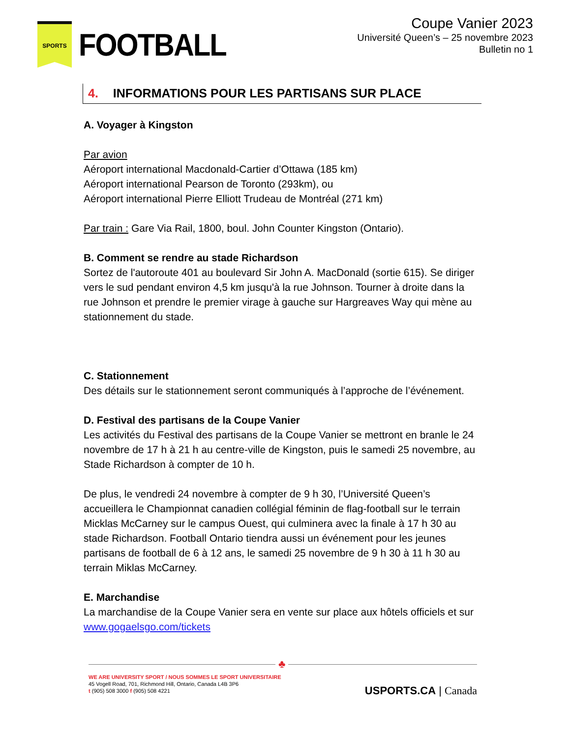SPORTS
FOOTBALL
Coupe Vanier 2023
Université Queen’s – 25 novembre 2023
Bulletin no 1
4. INFORMATIONS POUR LES PARTISANS SUR PLACE
A. Voyager à Kingston
Par avion
Aéroport international Macdonald-Cartier d’Ottawa (185 km)
Aéroport international Pearson de Toronto (293km), ou
Aéroport international Pierre Elliott Trudeau de Montréal (271 km)
Par train : Gare Via Rail, 1800, boul. John Counter Kingston (Ontario).
B. Comment se rendre au stade Richardson
Sortez de l'autoroute 401 au boulevard Sir John A. MacDonald (sortie 615). Se diriger vers le sud pendant environ 4,5 km jusqu'à la rue Johnson. Tourner à droite dans la rue Johnson et prendre le premier virage à gauche sur Hargreaves Way qui mène au stationnement du stade.
C. Stationnement
Des détails sur le stationnement seront communiqués à l’approche de l’événement.
D. Festival des partisans de la Coupe Vanier
Les activités du Festival des partisans de la Coupe Vanier se mettront en branle le 24 novembre de 17 h à 21 h au centre-ville de Kingston, puis le samedi 25 novembre, au Stade Richardson à compter de 10 h.
De plus, le vendredi 24 novembre à compter de 9 h 30, l’Université Queen’s accueillera le Championnat canadien collégial féminin de flag-football sur le terrain Micklas McCarney sur le campus Ouest, qui culminera avec la finale à 17 h 30 au stade Richardson. Football Ontario tiendra aussi un événement pour les jeunes partisans de football de 6 à 12 ans, le samedi 25 novembre de 9 h 30 à 11 h 30 au terrain Miklas McCarney.
E. Marchandise
La marchandise de la Coupe Vanier sera en vente sur place aux hôtels officiels et sur www.gogaelsgo.com/tickets
♣
WE ARE UNIVERSITY SPORT / NOUS SOMMES LE SPORT UNIVERSITAIRE
45 Vogell Road, 701, Richmond Hill, Ontario, Canada L4B 3P6
t (905) 508 3000 f (905) 508 4221
USPORTS.CA | Canada